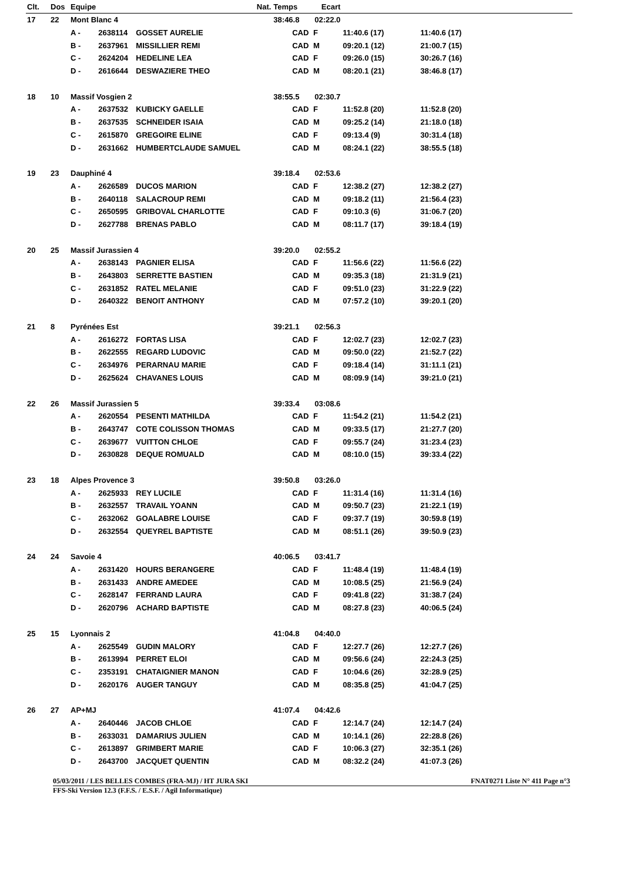| Clt. | Dos | Equipe | | Nat. | Temps | Ecart | | | | |
| --- | --- | --- | --- | --- | --- | --- | --- | --- | --- | --- |
| 17 | 22 | Mont Blanc 4 | | | 38:46.8 | 02:22.0 | | | | |
| | | A - | 2638114 | GOSSET AURELIE | CAD | F | 11:40.6 (17) | | 11:40.6 (17) | |
| | | B - | 2637961 | MISSILLIER REMI | CAD | M | 09:20.1 (12) | | 21:00.7 (15) | |
| | | C - | 2624204 | HEDELINE LEA | CAD | F | 09:26.0 (15) | | 30:26.7 (16) | |
| | | D - | 2616644 | DESWAZIERE THEO | CAD | M | 08:20.1 (21) | | 38:46.8 (17) | |
| 18 | 10 | Massif Vosgien 2 | | | 38:55.5 | 02:30.7 | | | | |
| | | A - | 2637532 | KUBICKY GAELLE | CAD | F | 11:52.8 (20) | | 11:52.8 (20) | |
| | | B - | 2637535 | SCHNEIDER ISAIA | CAD | M | 09:25.2 (14) | | 21:18.0 (18) | |
| | | C - | 2615870 | GREGOIRE ELINE | CAD | F | 09:13.4 (9) | | 30:31.4 (18) | |
| | | D - | 2631662 | HUMBERTCLAUDE SAMUEL | CAD | M | 08:24.1 (22) | | 38:55.5 (18) | |
| 19 | 23 | Dauphiné 4 | | | 39:18.4 | 02:53.6 | | | | |
| | | A - | 2626589 | DUCOS MARION | CAD | F | 12:38.2 (27) | | 12:38.2 (27) | |
| | | B - | 2640118 | SALACROUP REMI | CAD | M | 09:18.2 (11) | | 21:56.4 (23) | |
| | | C - | 2650595 | GRIBOVAL CHARLOTTE | CAD | F | 09:10.3 (6) | | 31:06.7 (20) | |
| | | D - | 2627788 | BRENAS PABLO | CAD | M | 08:11.7 (17) | | 39:18.4 (19) | |
| 20 | 25 | Massif Jurassien 4 | | | 39:20.0 | 02:55.2 | | | | |
| | | A - | 2638143 | PAGNIER ELISA | CAD | F | 11:56.6 (22) | | 11:56.6 (22) | |
| | | B - | 2643803 | SERRETTE BASTIEN | CAD | M | 09:35.3 (18) | | 21:31.9 (21) | |
| | | C - | 2631852 | RATEL MELANIE | CAD | F | 09:51.0 (23) | | 31:22.9 (22) | |
| | | D - | 2640322 | BENOIT ANTHONY | CAD | M | 07:57.2 (10) | | 39:20.1 (20) | |
| 21 | 8 | Pyrénées Est | | | 39:21.1 | 02:56.3 | | | | |
| | | A - | 2616272 | FORTAS LISA | CAD | F | 12:02.7 (23) | | 12:02.7 (23) | |
| | | B - | 2622555 | REGARD LUDOVIC | CAD | M | 09:50.0 (22) | | 21:52.7 (22) | |
| | | C - | 2634976 | PERARNAU MARIE | CAD | F | 09:18.4 (14) | | 31:11.1 (21) | |
| | | D - | 2625624 | CHAVANES LOUIS | CAD | M | 08:09.9 (14) | | 39:21.0 (21) | |
| 22 | 26 | Massif Jurassien 5 | | | 39:33.4 | 03:08.6 | | | | |
| | | A - | 2620554 | PESENTI MATHILDA | CAD | F | 11:54.2 (21) | | 11:54.2 (21) | |
| | | B - | 2643747 | COTE COLISSON THOMAS | CAD | M | 09:33.5 (17) | | 21:27.7 (20) | |
| | | C - | 2639677 | VUITTON CHLOE | CAD | F | 09:55.7 (24) | | 31:23.4 (23) | |
| | | D - | 2630828 | DEQUE ROMUALD | CAD | M | 08:10.0 (15) | | 39:33.4 (22) | |
| 23 | 18 | Alpes Provence 3 | | | 39:50.8 | 03:26.0 | | | | |
| | | A - | 2625933 | REY LUCILE | CAD | F | 11:31.4 (16) | | 11:31.4 (16) | |
| | | B - | 2632557 | TRAVAIL YOANN | CAD | M | 09:50.7 (23) | | 21:22.1 (19) | |
| | | C - | 2632062 | GOALABRE LOUISE | CAD | F | 09:37.7 (19) | | 30:59.8 (19) | |
| | | D - | 2632554 | QUEYREL BAPTISTE | CAD | M | 08:51.1 (26) | | 39:50.9 (23) | |
| 24 | 24 | Savoie 4 | | | 40:06.5 | 03:41.7 | | | | |
| | | A - | 2631420 | HOURS BERANGERE | CAD | F | 11:48.4 (19) | | 11:48.4 (19) | |
| | | B - | 2631433 | ANDRE AMEDEE | CAD | M | 10:08.5 (25) | | 21:56.9 (24) | |
| | | C - | 2628147 | FERRAND LAURA | CAD | F | 09:41.8 (22) | | 31:38.7 (24) | |
| | | D - | 2620796 | ACHARD BAPTISTE | CAD | M | 08:27.8 (23) | | 40:06.5 (24) | |
| 25 | 15 | Lyonnais 2 | | | 41:04.8 | 04:40.0 | | | | |
| | | A - | 2625549 | GUDIN MALORY | CAD | F | 12:27.7 (26) | | 12:27.7 (26) | |
| | | B - | 2613994 | PERRET ELOI | CAD | M | 09:56.6 (24) | | 22:24.3 (25) | |
| | | C - | 2353191 | CHATAIGNIER MANON | CAD | F | 10:04.6 (26) | | 32:28.9 (25) | |
| | | D - | 2620176 | AUGER TANGUY | CAD | M | 08:35.8 (25) | | 41:04.7 (25) | |
| 26 | 27 | AP+MJ | | | 41:07.4 | 04:42.6 | | | | |
| | | A - | 2640446 | JACOB CHLOE | CAD | F | 12:14.7 (24) | | 12:14.7 (24) | |
| | | B - | 2633031 | DAMARIUS JULIEN | CAD | M | 10:14.1 (26) | | 22:28.8 (26) | |
| | | C - | 2613897 | GRIMBERT MARIE | CAD | F | 10:06.3 (27) | | 32:35.1 (26) | |
| | | D - | 2643700 | JACQUET QUENTIN | CAD | M | 08:32.2 (24) | | 41:07.3 (26) | |
05/03/2011 / LES BELLES COMBES (FRA-MJ) / HT JURA SKI FNAT0271 Liste N° 411 Page n°3
FFS-Ski Version 12.3 (F.F.S. / E.S.F. / Agil Informatique)